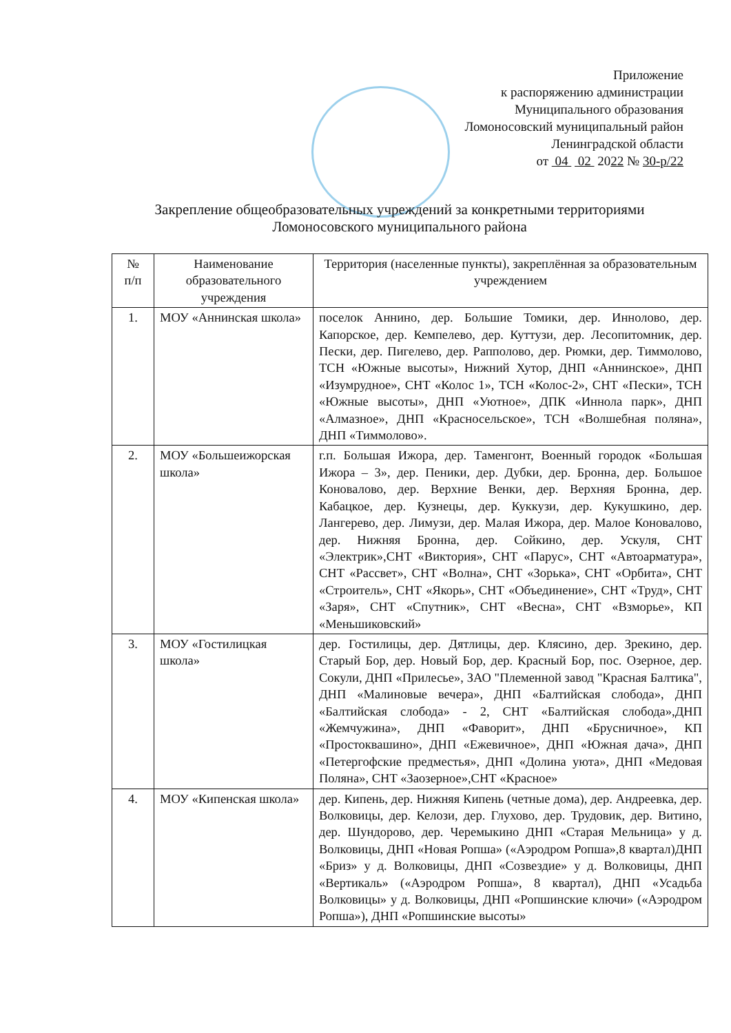Приложение
к распоряжению администрации
Муниципального образования
Ломоносовский муниципальный район
Ленинградской области
от 04 02 2022 № 30-р/22
Закрепление общеобразовательных учреждений за конкретными территориями
Ломоносовского муниципального района
| № п/п | Наименование образовательного учреждения | Территория (населенные пункты), закреплённая за образовательным учреждением |
| --- | --- | --- |
| 1. | МОУ «Аннинская школа» | поселок Аннино, дер. Большие Томики, дер. Иннолово, дер. Капорское, дер. Кемпелево, дер. Куттузи, дер. Лесопитомник, дер. Пески, дер. Пигелево, дер. Рапполово, дер. Рюмки, дер. Тиммолово, ТСН «Южные высоты», Нижний Хутор, ДНП «Аннинское», ДНП «Изумрудное», СНТ «Колос 1», ТСН «Колос-2», СНТ «Пески», ТСН «Южные высоты», ДНП «Уютное», ДПК «Иннола парк», ДНП «Алмазное», ДНП «Красносельское», ТСН «Волшебная поляна», ДНП «Тиммолово». |
| 2. | МОУ «Большеижорская школа» | г.п. Большая Ижора, дер. Таменгонт, Военный городок «Большая Ижора – 3», дер. Пеники, дер. Дубки, дер. Бронна, дер. Большое Коновалово, дер. Верхние Венки, дер. Верхняя Бронна, дер. Кабацкое, дер. Кузнецы, дер. Куккузи, дер. Кукушкино, дер. Лангерево, дер. Лимузи, дер. Малая Ижора, дер. Малое Коновалово, дер. Нижняя Бронна, дер. Сойкино, дер. Ускуля, СНТ «Электрик»,СНТ «Виктория», СНТ «Парус», СНТ «Автоарматура», СНТ «Рассвет», СНТ «Волна», СНТ «Зорька», СНТ «Орбита», СНТ «Строитель», СНТ «Якорь», СНТ «Объединение», СНТ «Труд», СНТ «Заря», СНТ «Спутник», СНТ «Весна», СНТ «Взморье», КП «Меньшиковский» |
| 3. | МОУ «Гостилицкая школа» | дер. Гостилицы, дер. Дятлицы, дер. Клясино, дер. Зрекино, дер. Старый Бор, дер. Новый Бор, дер. Красный Бор, пос. Озерное, дер. Сокули, ДНП «Прилесье», ЗАО "Племенной завод "Красная Балтика", ДНП «Малиновые вечера», ДНП «Балтийская слобода», ДНП «Балтийская слобода» - 2, СНТ «Балтийская слобода»,ДНП «Жемчужина», ДНП «Фаворит», ДНП «Брусничное», КП «Простоквашино», ДНП «Ежевичное», ДНП «Южная дача», ДНП «Петергофские предместья», ДНП «Долина уюта», ДНП «Медовая Поляна», СНТ «Заозерное»,СНТ «Красное» |
| 4. | МОУ «Кипенская школа» | дер. Кипень, дер. Нижняя Кипень (четные дома), дер. Андреевка, дер. Волковицы, дер. Келози, дер. Глухово, дер. Трудовик, дер. Витино, дер. Шундорово, дер. Черемыкино ДНП «Старая Мельница» у д. Волковицы, ДНП «Новая Ропша» («Аэродром Ропша»,8 квартал)ДНП «Бриз» у д. Волковицы, ДНП «Созвездие» у д. Волковицы, ДНП «Вертикаль» («Аэродром Ропша», 8 квартал), ДНП «Усадьба Волковицы» у д. Волковицы, ДНП «Ропшинские ключи» («Аэродром Ропша»), ДНП «Ропшинские высоты» |